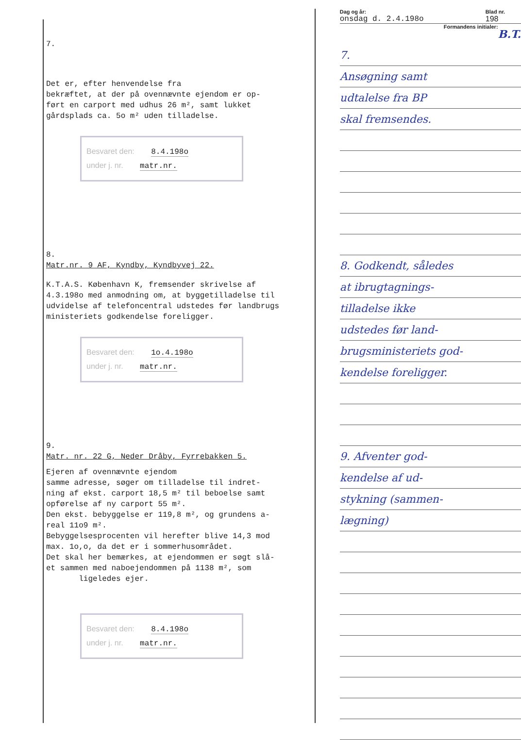7.
Det er, efter henvendelse fra
bekræftet, at der på ovennævnte ejendom er op-
ført en carport med udhus 26 m², samt lukket
gårdsplads ca. 5o m² uden tilladelse.
Besvaret den: 8.4.198o
under j. nr. matr.nr.
8.
Matr.nr. 9 AF, Kyndby, Kyndbyvej 22.
K.T.A.S. København K, fremsender skrivelse af
4.3.198o med anmodning om, at byggetilladelse til
udvidelse af telefoncentral udstedes før landbrugs
ministeriets godkendelse foreligger.
Besvaret den: 1o.4.198o
under j. nr. matr.nr.
9.
Matr. nr. 22 G, Neder Dråby, Fyrrebakken 5.
Ejeren af ovennævnte ejendom
samme adresse, søger om tilladelse til indret-
ning af ekst. carport 18,5 m² til beboelse samt
opførelse af ny carport 55 m².
Den ekst. bebyggelse er 119,8 m², og grundens a-
real 11o9 m².
Bebyggelsesprocenten vil herefter blive 14,3 mod
max. 1o,o, da det er i sommerhusområdet.
Det skal her bemærkes, at ejendommen er søgt slå-
et sammen med naboejendommen på 1138 m², som
ligeledes ejer.
Besvaret den: 8.4.198o
under j. nr. matr.nr.
Dag og år: Blad nr.
onsdag d. 2.4.198o 198
Formandens initialer: B.T.
7.
Ansøgning samt
udtalelse fra BP
skal fremsendes.
8. Godkendt, således
at ibrugtagnings-
tilladelse ikke
udstedes før land-
brugsministeriets god-
kendelse foreligger.
9. Afventer god-
kendelse af ud-
stykning (sammen-
lægning)